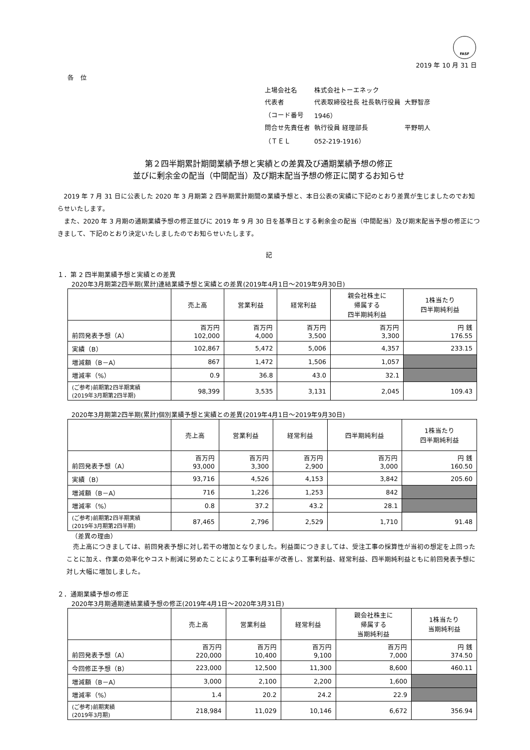FASF
2019 年 10 月 31 日
各　位
| 上場会社名 | 株式会社トーエネック | |
| 代表者 | 代表取締役社長 社長執行役員 | 大野智彦 |
| （コード番号 | 1946） | |
| 問合せ先責任者 | 執行役員 経理部長 | 平野明人 |
| （ＴＥＬ | 052-219-1916） | |
第２四半期累計期間業績予想と実績との差異及び通期業績予想の修正
並びに剰余金の配当（中間配当）及び期末配当予想の修正に関するお知らせ
2019 年 7 月 31 日に公表した 2020 年 3 月期第 2 四半期累計期間の業績予想と、本日公表の実績に下記のとおり差異が生じましたのでお知らせいたします。
また、2020 年 3 月期の通期業績予想の修正並びに 2019 年 9 月 30 日を基準日とする剰余金の配当（中間配当）及び期末配当予想の修正につきまして、下記のとおり決定いたしましたのでお知らせいたします。
記
１．第 2 四半期業績予想と実績との差異
2020年3月期第2四半期(累計)連結業績予想と実績との差異(2019年4月1日～2019年9月30日)
| | 売上高 | 営業利益 | 経常利益 | 親会社株主に 帰属する 四半期純利益 | 1株当たり 四半期純利益 |
| --- | --- | --- | --- | --- | --- |
| 前回発表予想（A） | 百万円 102,000 | 百万円 4,000 | 百万円 3,500 | 百万円 3,300 | 円 銭 176.55 |
| 実績（B） | 102,867 | 5,472 | 5,006 | 4,357 | 233.15 |
| 増減額（B－A） | 867 | 1,472 | 1,506 | 1,057 | |
| 増減率（%） | 0.9 | 36.8 | 43.0 | 32.1 | |
| (ご参考)前期第2四半期実績 (2019年3月期第2四半期) | 98,399 | 3,535 | 3,131 | 2,045 | 109.43 |
2020年3月期第2四半期(累計)個別業績予想と実績との差異(2019年4月1日～2019年9月30日)
| | 売上高 | 営業利益 | 経常利益 | 四半期純利益 | 1株当たり 四半期純利益 |
| --- | --- | --- | --- | --- | --- |
| 前回発表予想（A） | 百万円 93,000 | 百万円 3,300 | 百万円 2,900 | 百万円 3,000 | 円 銭 160.50 |
| 実績（B） | 93,716 | 4,526 | 4,153 | 3,842 | 205.60 |
| 増減額（B－A） | 716 | 1,226 | 1,253 | 842 | |
| 増減率（%） | 0.8 | 37.2 | 43.2 | 28.1 | |
| (ご参考)前期第2四半期実績 (2019年3月期第2四半期) | 87,465 | 2,796 | 2,529 | 1,710 | 91.48 |
（差異の理由）
売上高につきましては、前回発表予想に対し若干の増加となりました。利益面につきましては、受注工事の採算性が当初の想定を上回ったことに加え、作業の効率化やコスト削減に努めたことにより工事利益率が改善し、営業利益、経常利益、四半期純利益ともに前回発表予想に対し大幅に増加しました。
２．通期業績予想の修正
2020年3月期通期連結業績予想の修正(2019年4月1日～2020年3月31日)
| | 売上高 | 営業利益 | 経常利益 | 親会社株主に 帰属する 当期純利益 | 1株当たり 当期純利益 |
| --- | --- | --- | --- | --- | --- |
| 前回発表予想（A） | 百万円 220,000 | 百万円 10,400 | 百万円 9,100 | 百万円 7,000 | 円 銭 374.50 |
| 今回修正予想（B） | 223,000 | 12,500 | 11,300 | 8,600 | 460.11 |
| 増減額（B－A） | 3,000 | 2,100 | 2,200 | 1,600 | |
| 増減率（%） | 1.4 | 20.2 | 24.2 | 22.9 | |
| (ご参考)前期実績 (2019年3月期) | 218,984 | 11,029 | 10,146 | 6,672 | 356.94 |